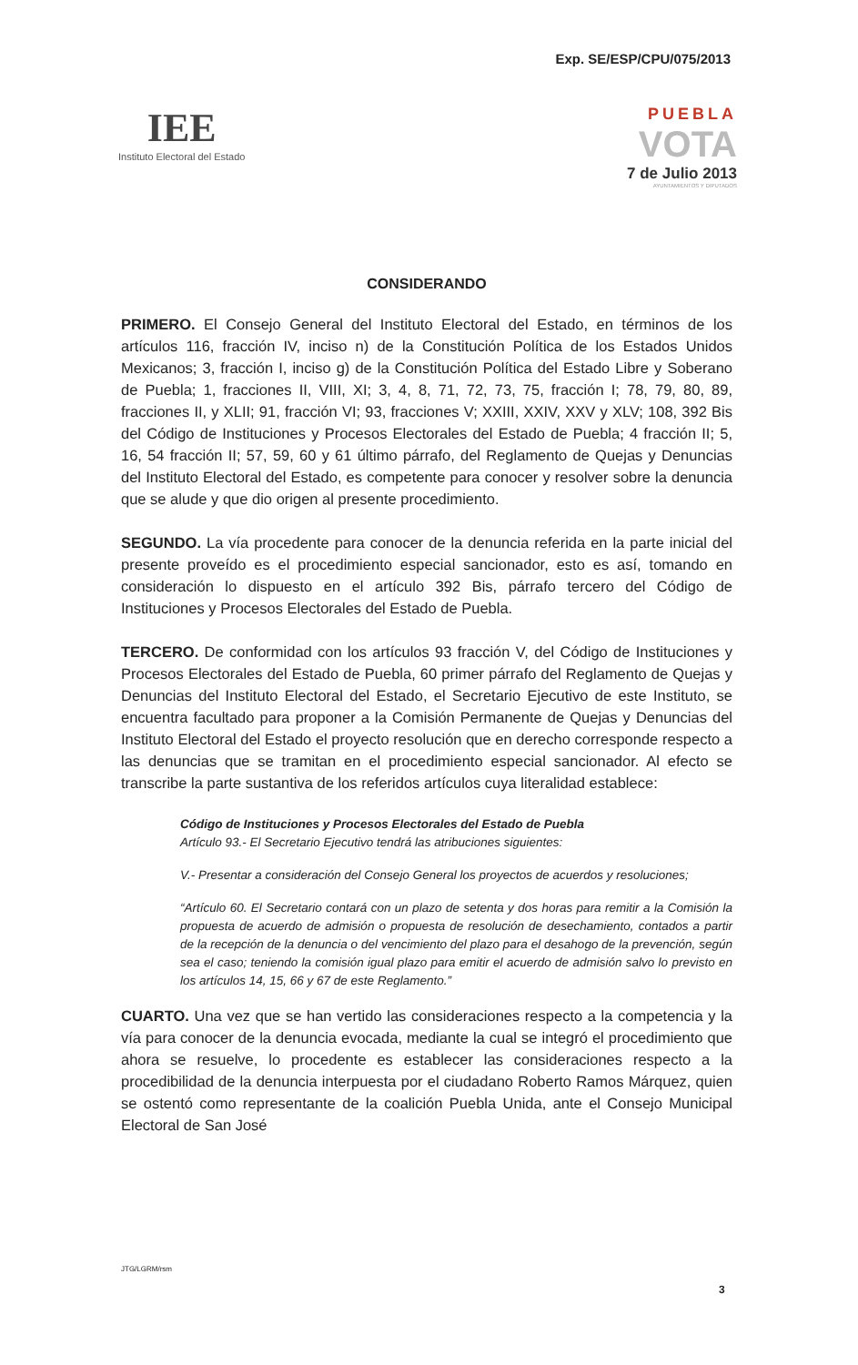Exp. SE/ESP/CPU/075/2013
IEE
Instituto Electoral del Estado
PUEBLA
VOTA
7 de Julio 2013
AYUNTAMIENTOS Y DIPUTADOS
CONSIDERANDO
PRIMERO. El Consejo General del Instituto Electoral del Estado, en términos de los artículos 116, fracción IV, inciso n) de la Constitución Política de los Estados Unidos Mexicanos; 3, fracción I, inciso g) de la Constitución Política del Estado Libre y Soberano de Puebla; 1, fracciones II, VIII, XI; 3, 4, 8, 71, 72, 73, 75, fracción I; 78, 79, 80, 89, fracciones II, y XLII; 91, fracción VI; 93, fracciones V; XXIII, XXIV, XXV y XLV; 108, 392 Bis del Código de Instituciones y Procesos Electorales del Estado de Puebla; 4 fracción II; 5, 16, 54 fracción II; 57, 59, 60 y 61 último párrafo, del Reglamento de Quejas y Denuncias del Instituto Electoral del Estado, es competente para conocer y resolver sobre la denuncia que se alude y que dio origen al presente procedimiento.
SEGUNDO. La vía procedente para conocer de la denuncia referida en la parte inicial del presente proveído es el procedimiento especial sancionador, esto es así, tomando en consideración lo dispuesto en el artículo 392 Bis, párrafo tercero del Código de Instituciones y Procesos Electorales del Estado de Puebla.
TERCERO. De conformidad con los artículos 93 fracción V, del Código de Instituciones y Procesos Electorales del Estado de Puebla, 60 primer párrafo del Reglamento de Quejas y Denuncias del Instituto Electoral del Estado, el Secretario Ejecutivo de este Instituto, se encuentra facultado para proponer a la Comisión Permanente de Quejas y Denuncias del Instituto Electoral del Estado el proyecto resolución que en derecho corresponde respecto a las denuncias que se tramitan en el procedimiento especial sancionador. Al efecto se transcribe la parte sustantiva de los referidos artículos cuya literalidad establece:
Código de Instituciones y Procesos Electorales del Estado de Puebla
Artículo 93.- El Secretario Ejecutivo tendrá las atribuciones siguientes:
V.- Presentar a consideración del Consejo General los proyectos de acuerdos y resoluciones;
“Artículo 60. El Secretario contará con un plazo de setenta y dos horas para remitir a la Comisión la propuesta de acuerdo de admisión o propuesta de resolución de desechamiento, contados a partir de la recepción de la denuncia o del vencimiento del plazo para el desahogo de la prevención, según sea el caso; teniendo la comisión igual plazo para emitir el acuerdo de admisión salvo lo previsto en los artículos 14, 15, 66 y 67 de este Reglamento.”
CUARTO. Una vez que se han vertido las consideraciones respecto a la competencia y la vía para conocer de la denuncia evocada, mediante la cual se integró el procedimiento que ahora se resuelve, lo procedente es establecer las consideraciones respecto a la procedibilidad de la denuncia interpuesta por el ciudadano Roberto Ramos Márquez, quien se ostentó como representante de la coalición Puebla Unida, ante el Consejo Municipal Electoral de San José
JTG/LGRM/rsm
3